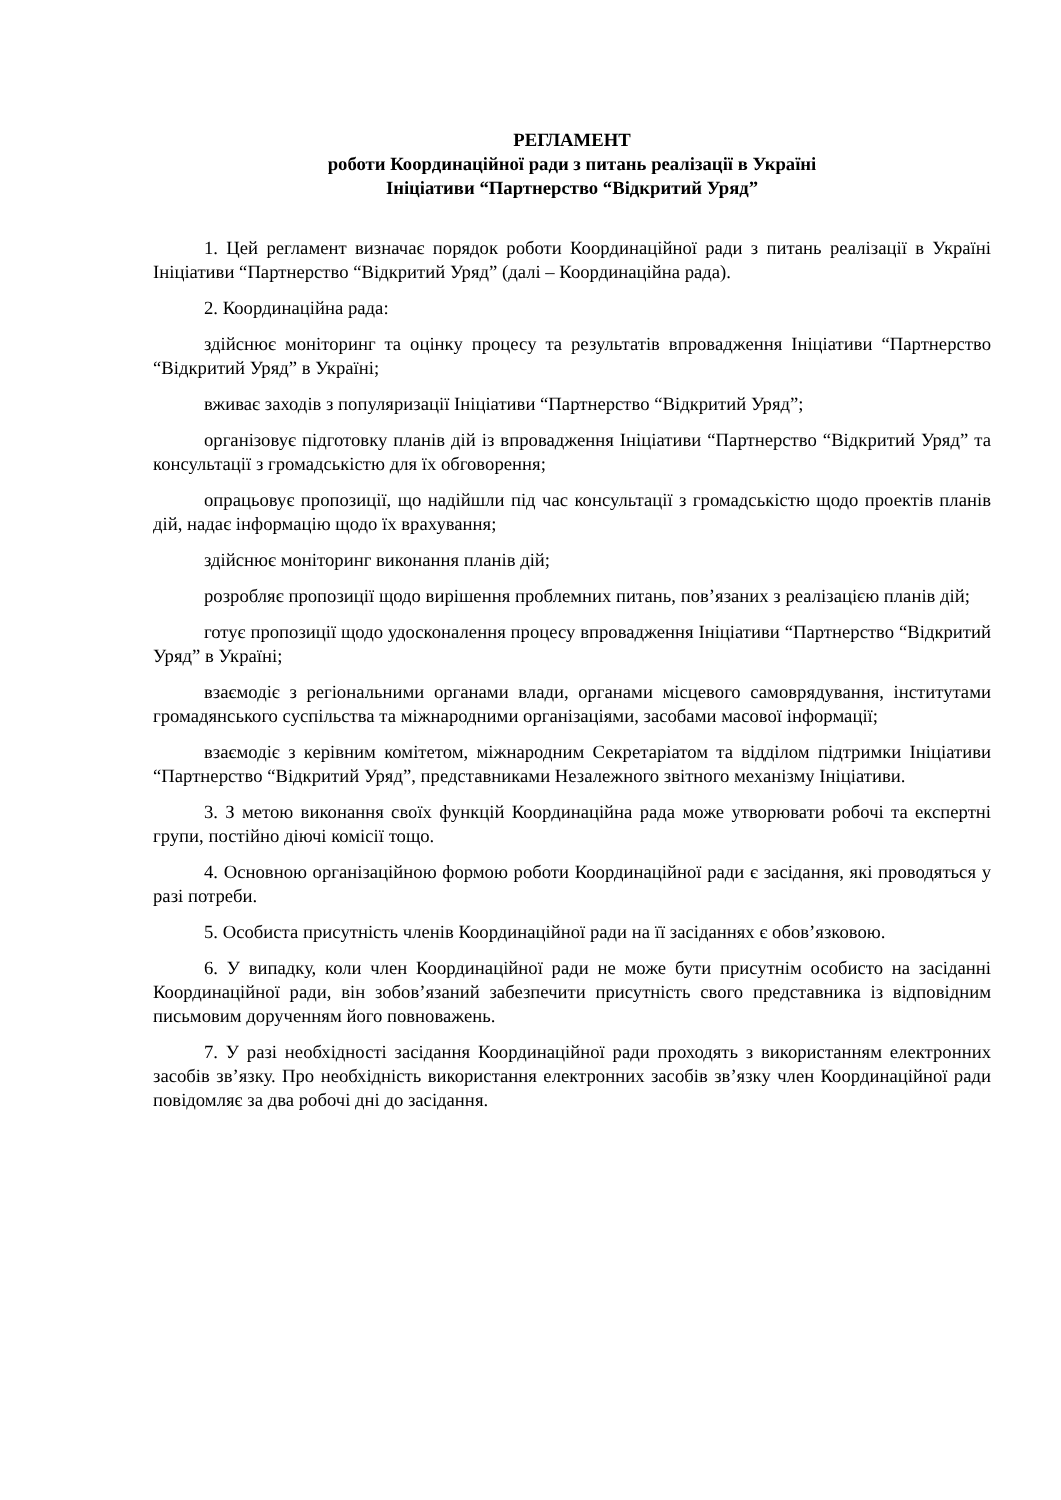РЕГЛАМЕНТ
роботи Координаційної ради з питань реалізації в Україні
Ініціативи “Партнерство “Відкритий Уряд”
1. Цей регламент визначає порядок роботи Координаційної ради з питань реалізації в Україні Ініціативи “Партнерство “Відкритий Уряд” (далі – Координаційна рада).
2. Координаційна рада:
здійснює моніторинг та оцінку процесу та результатів впровадження Ініціативи “Партнерство “Відкритий Уряд” в Україні;
вживає заходів з популяризації Ініціативи “Партнерство “Відкритий Уряд”;
організовує підготовку планів дій із впровадження Ініціативи “Партнерство “Відкритий Уряд” та консультації з громадськістю для їх обговорення;
опрацьовує пропозиції, що надійшли під час консультації з громадськістю щодо проектів планів дій, надає інформацію щодо їх врахування;
здійснює моніторинг виконання планів дій;
розробляє пропозиції щодо вирішення проблемних питань, пов’язаних з реалізацією планів дій;
готує пропозиції щодо удосконалення процесу впровадження Ініціативи “Партнерство “Відкритий Уряд” в Україні;
взаємодіє з регіональними органами влади, органами місцевого самоврядування, інститутами громадянського суспільства та міжнародними організаціями, засобами масової інформації;
взаємодіє з керівним комітетом, міжнародним Секретаріатом та відділом підтримки Ініціативи “Партнерство “Відкритий Уряд”, представниками Незалежного звітного механізму Ініціативи.
3. З метою виконання своїх функцій Координаційна рада може утворювати робочі та експертні групи, постійно діючі комісії тощо.
4. Основною організаційною формою роботи Координаційної ради є засідання, які проводяться у разі потреби.
5. Особиста присутність членів Координаційної ради на її засіданнях є обов’язковою.
6. У випадку, коли член Координаційної ради не може бути присутнім особисто на засіданні Координаційної ради, він зобов’язаний забезпечити присутність свого представника із відповідним письмовим дорученням його повноважень.
7. У разі необхідності засідання Координаційної ради проходять з використанням електронних засобів зв’язку. Про необхідність використання електронних засобів зв’язку член Координаційної ради повідомляє за два робочі дні до засідання.